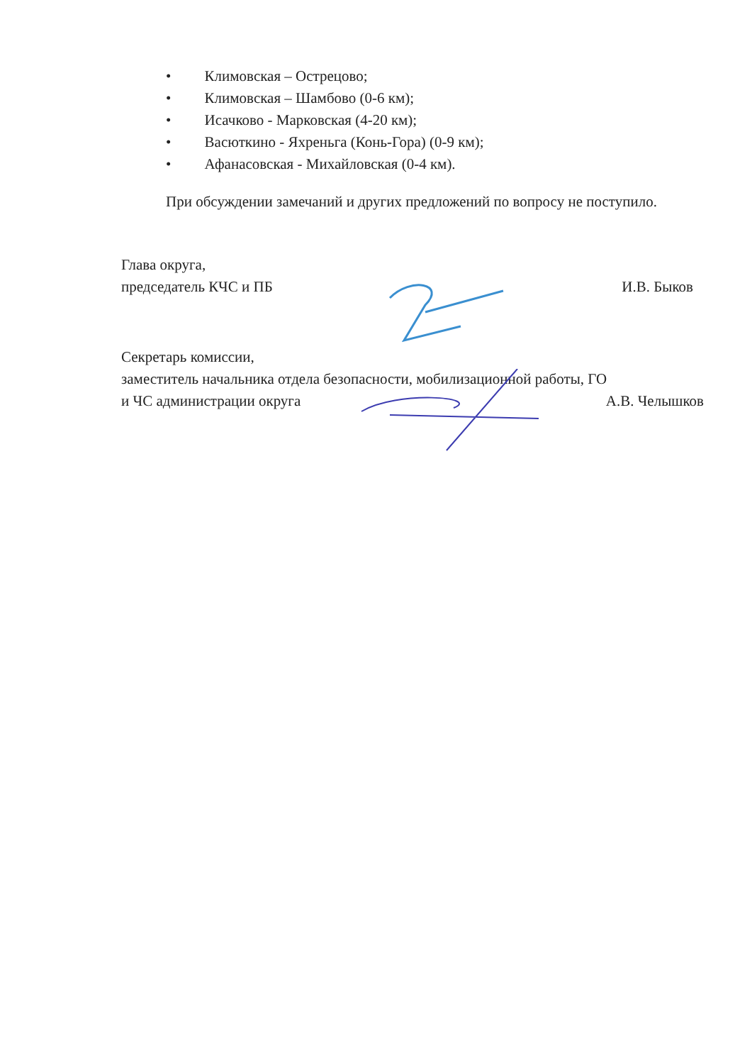• Климовская – Острецово;
• Климовская – Шамбово (0-6 км);
• Исачково - Марковская (4-20 км);
• Васюткино - Яхреньга (Конь-Гора) (0-9 км);
• Афанасовская - Михайловская (0-4 км).
При обсуждении замечаний и других предложений по вопросу не поступило.
Глава округа,
председатель КЧС и ПБ
И.В. Быков
Секретарь комиссии,
заместитель начальника отдела безопасности, мобилизационной работы, ГО
и ЧС администрации округа
А.В. Челышков